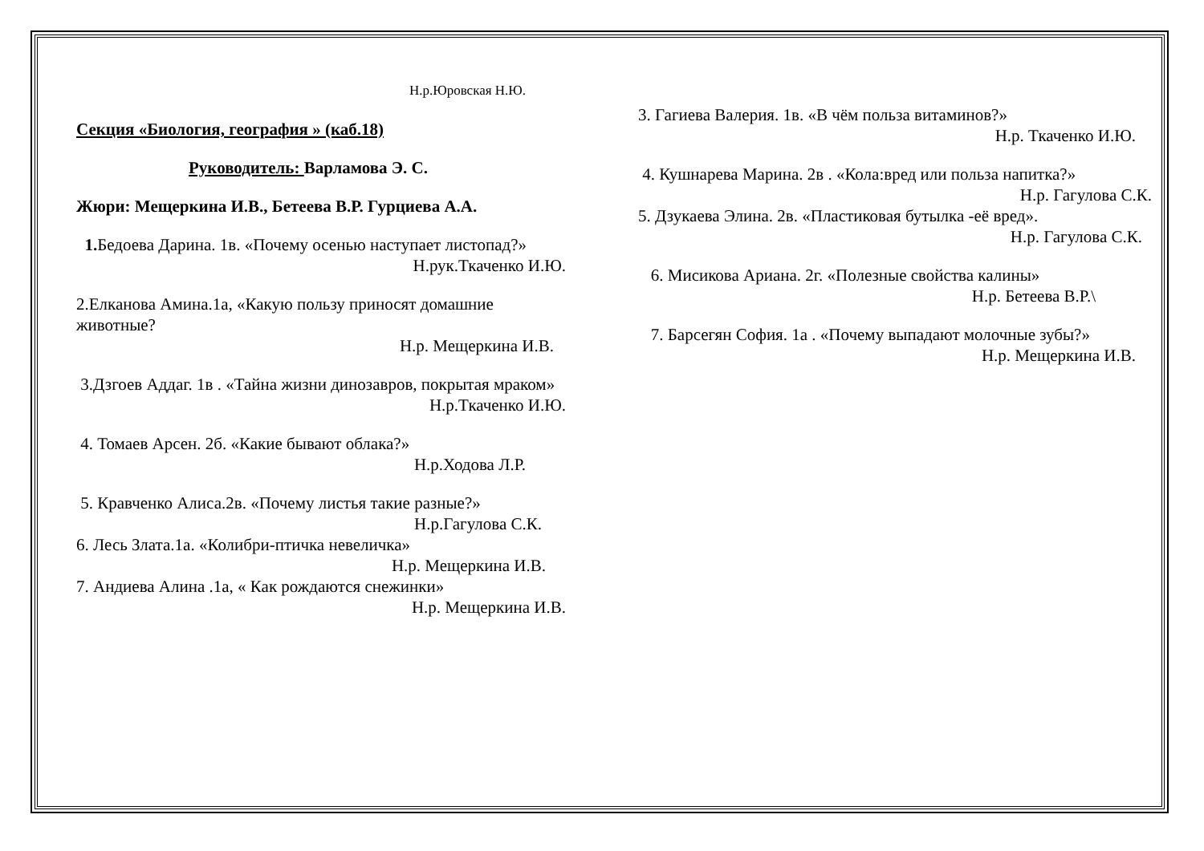Н.р.Юровская Н.Ю.
Секция «Биология, география » (каб.18)
Руководитель: Варламова Э. С.
Жюри: Мещеркина И.В., Бетеева В.Р. Гурциева А.А.
1. Бедоева Дарина. 1в. «Почему осенью наступает листопад?»
Н.рук.Ткаченко И.Ю.
2.Елканова Амина.1а, «Какую пользу приносят домашние животные?
Н.р. Мещеркина И.В.
3.Дзгоев Аддаг. 1в . «Тайна жизни динозавров, покрытая мраком»
Н.р.Ткаченко И.Ю.
4. Томаев Арсен. 2б. «Какие бывают облака?»
Н.р.Ходова Л.Р.
5. Кравченко Алиса.2в. «Почему листья такие разные?»
Н.р.Гагулова С.К.
6. Лесь Злата.1а. «Колибри-птичка невеличка»
Н.р. Мещеркина И.В.
7. Андиева Алина .1а, « Как рождаются снежинки»
Н.р. Мещеркина И.В.
3. Гагиева Валерия. 1в. «В чём польза витаминов?»
Н.р. Ткаченко И.Ю.
4. Кушнарева Марина. 2в . «Кола:вред или польза напитка?»
Н.р. Гагулова С.К.
5. Дзукаева Элина. 2в. «Пластиковая бутылка -её вред».
Н.р. Гагулова С.К.
6. Мисикова Ариана. 2г. «Полезные свойства калины»
Н.р. Бетеева В.Р.\
7. Барсегян София. 1а . «Почему выпадают молочные зубы?»
Н.р. Мещеркина И.В.